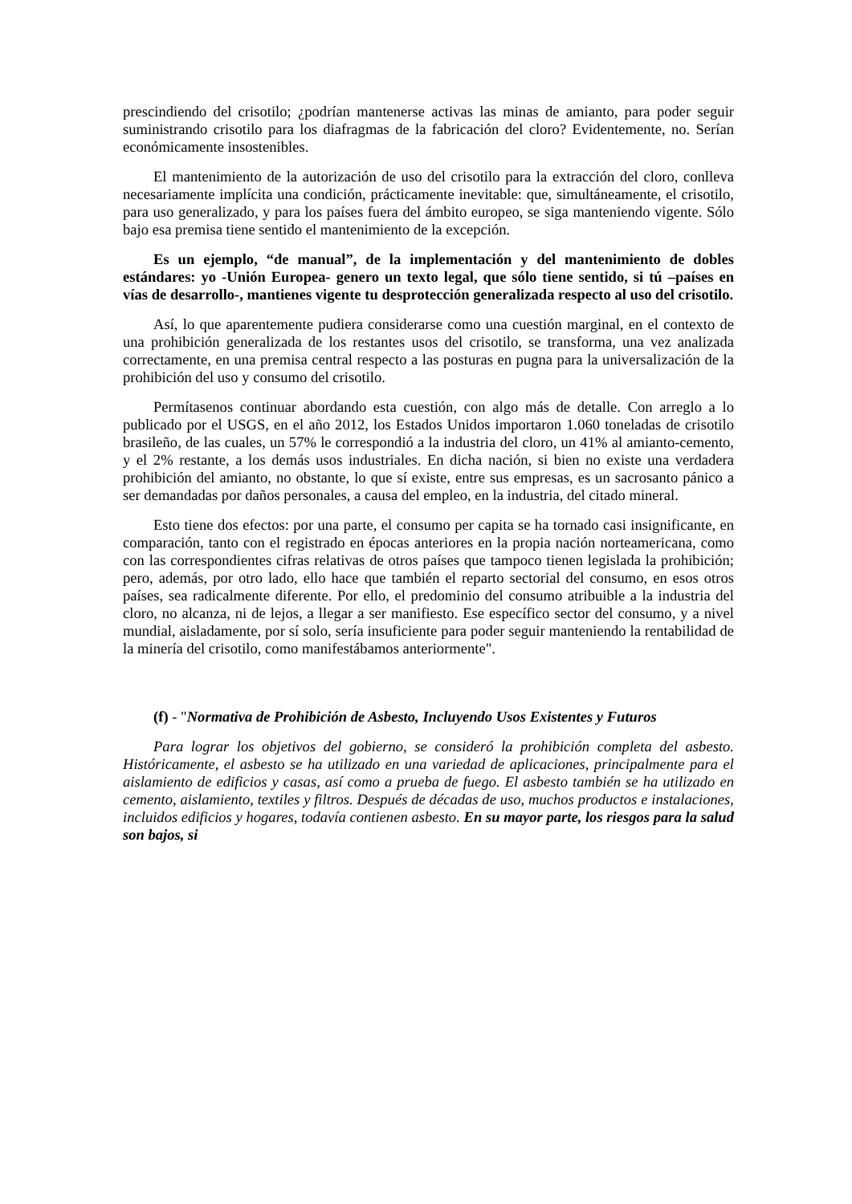prescindiendo del crisotilo; ¿podrían mantenerse activas las minas de amianto, para poder seguir suministrando crisotilo para los diafragmas de la fabricación del cloro? Evidentemente, no. Serían económicamente insostenibles.
El mantenimiento de la autorización de uso del crisotilo para la extracción del cloro, conlleva necesariamente implícita una condición, prácticamente inevitable: que, simultáneamente, el crisotilo, para uso generalizado, y para los países fuera del ámbito europeo, se siga manteniendo vigente. Sólo bajo esa premisa tiene sentido el mantenimiento de la excepción.
Es un ejemplo, “de manual”, de la implementación y del mantenimiento de dobles estándares: yo -Unión Europea- genero un texto legal, que sólo tiene sentido, si tú –países en vías de desarrollo-, mantienes vigente tu desprotección generalizada respecto al uso del crisotilo.
Así, lo que aparentemente pudiera considerarse como una cuestión marginal, en el contexto de una prohibición generalizada de los restantes usos del crisotilo, se transforma, una vez analizada correctamente, en una premisa central respecto a las posturas en pugna para la universalización de la prohibición del uso y consumo del crisotilo.
Permítasenos continuar abordando esta cuestión, con algo más de detalle. Con arreglo a lo publicado por el USGS, en el año 2012, los Estados Unidos importaron 1.060 toneladas de crisotilo brasileño, de las cuales, un 57% le correspondió a la industria del cloro, un 41% al amianto-cemento, y el 2% restante, a los demás usos industriales. En dicha nación, si bien no existe una verdadera prohibición del amianto, no obstante, lo que sí existe, entre sus empresas, es un sacrosanto pánico a ser demandadas por daños personales, a causa del empleo, en la industria, del citado mineral.
Esto tiene dos efectos: por una parte, el consumo per capita se ha tornado casi insignificante, en comparación, tanto con el registrado en épocas anteriores en la propia nación norteamericana, como con las correspondientes cifras relativas de otros países que tampoco tienen legislada la prohibición; pero, además, por otro lado, ello hace que también el reparto sectorial del consumo, en esos otros países, sea radicalmente diferente. Por ello, el predominio del consumo atribuible a la industria del cloro, no alcanza, ni de lejos, a llegar a ser manifiesto. Ese específico sector del consumo, y a nivel mundial, aisladamente, por sí solo, sería insuficiente para poder seguir manteniendo la rentabilidad de la minería del crisotilo, como manifestábamos anteriormente".
(f) - "Normativa de Prohibición de Asbesto, Incluyendo Usos Existentes y Futuros
Para lograr los objetivos del gobierno, se consideró la prohibición completa del asbesto. Históricamente, el asbesto se ha utilizado en una variedad de aplicaciones, principalmente para el aislamiento de edificios y casas, así como a prueba de fuego. El asbesto también se ha utilizado en cemento, aislamiento, textiles y filtros. Después de décadas de uso, muchos productos e instalaciones, incluidos edificios y hogares, todavía contienen asbesto. En su mayor parte, los riesgos para la salud son bajos, si